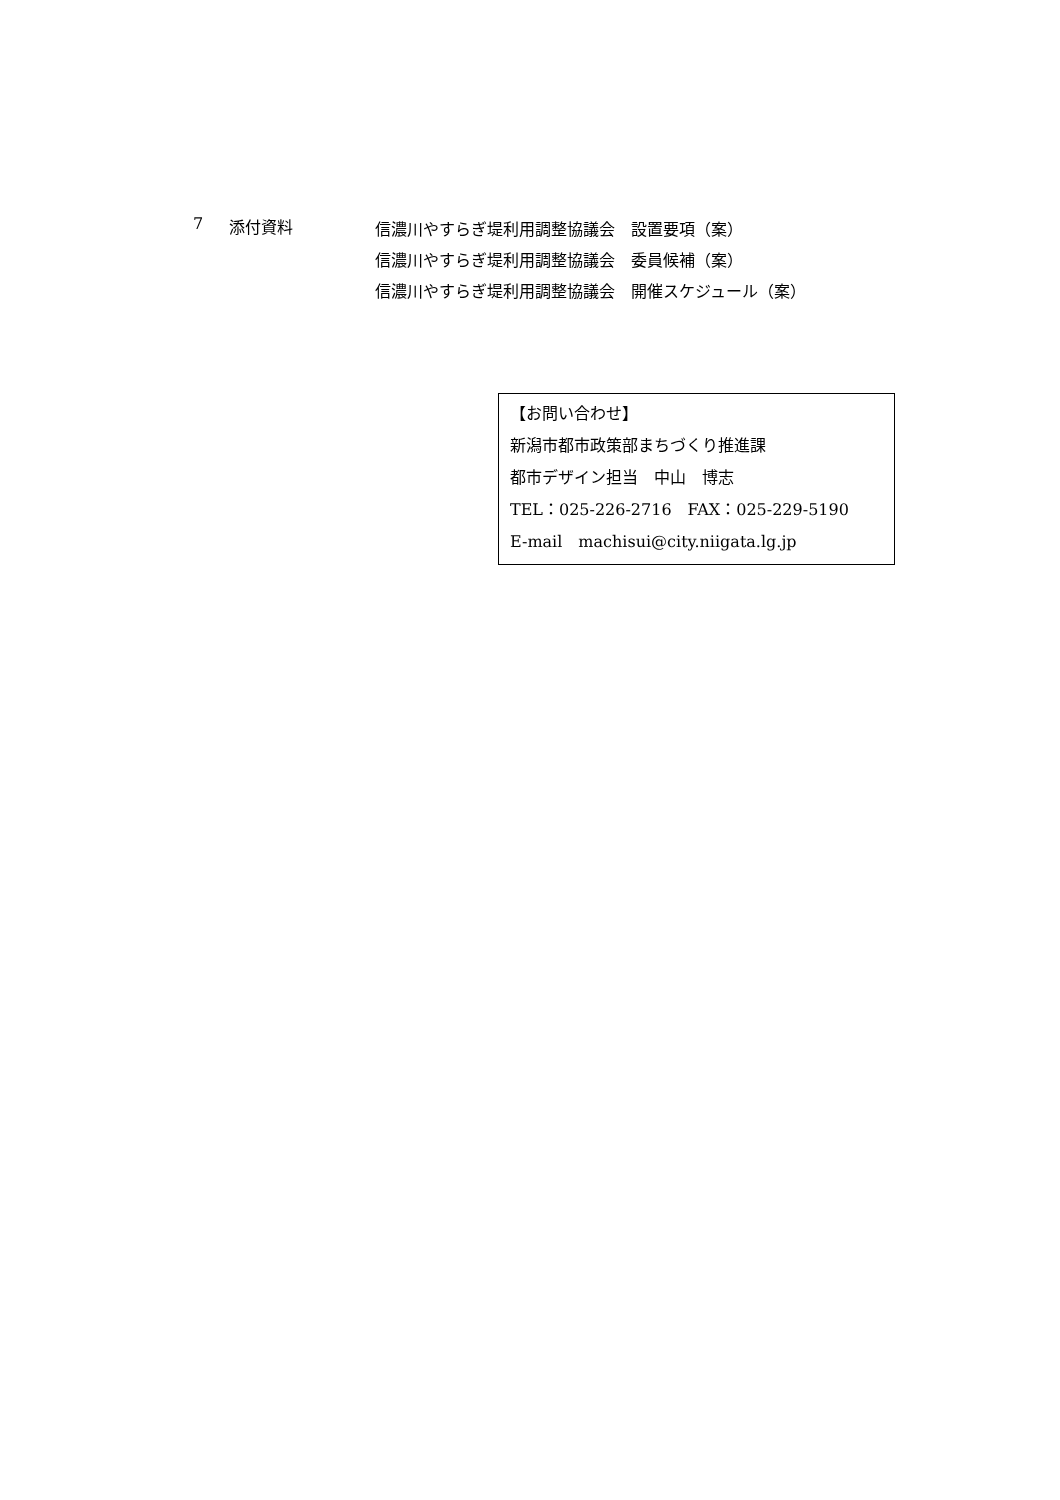7 添付資料
信濃川やすらぎ堤利用調整協議会　設置要項（案）
信濃川やすらぎ堤利用調整協議会　委員候補（案）
信濃川やすらぎ堤利用調整協議会　開催スケジュール（案）
【お問い合わせ】
新潟市都市政策部まちづくり推進課
都市デザイン担当　中山　博志
TEL：025-226-2716　FAX：025-229-5190
E-mail　machisui@city.niigata.lg.jp